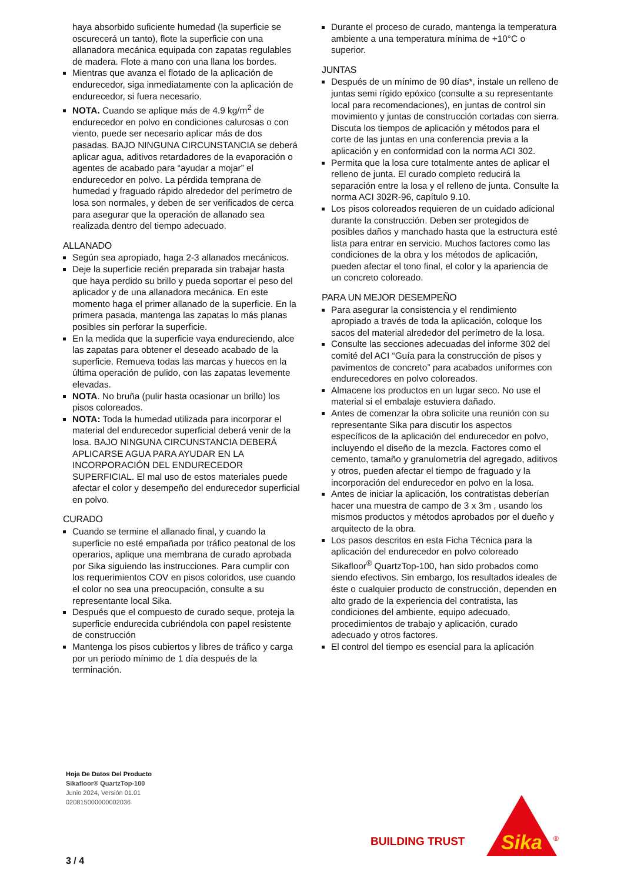haya absorbido suficiente humedad (la superficie se oscurecerá un tanto), flote la superficie con una allanadora mecánica equipada con zapatas regulables de madera. Flote a mano con una llana los bordes.
Mientras que avanza el flotado de la aplicación de endurecedor, siga inmediatamente con la aplicación de endurecedor, si fuera necesario.
NOTA. Cuando se aplique más de 4.9 kg/m<sup>2</sup> de endurecedor en polvo en condiciones calurosas o con viento, puede ser necesario aplicar más de dos pasadas. BAJO NINGUNA CIRCUNSTANCIA se deberá aplicar agua, aditivos retardadores de la evaporación o agentes de acabado para “ayudar a mojar” el endurecedor en polvo. La pérdida temprana de humedad y fraguado rápido alrededor del perímetro de losa son normales, y deben de ser verificados de cerca para asegurar que la operación de allanado sea realizada dentro del tiempo adecuado.
ALLANADO
Según sea apropiado, haga 2-3 allanados mecánicos.
Deje la superficie recién preparada sin trabajar hasta que haya perdido su brillo y pueda soportar el peso del aplicador y de una allanadora mecánica. En este momento haga el primer allanado de la superficie. En la primera pasada, mantenga las zapatas lo más planas posibles sin perforar la superficie.
En la medida que la superficie vaya endureciendo, alce las zapatas para obtener el deseado acabado de la superficie. Remueva todas las marcas y huecos en la última operación de pulido, con las zapatas levemente elevadas.
NOTA. No bruña (pulir hasta ocasionar un brillo) los pisos coloreados.
NOTA: Toda la humedad utilizada para incorporar el material del endurecedor superficial deberá venir de la losa. BAJO NINGUNA CIRCUNSTANCIA DEBERÁ APLICARSE AGUA PARA AYUDAR EN LA INCORPORACIÓN DEL ENDURECEDOR SUPERFICIAL. El mal uso de estos materiales puede afectar el color y desempeño del endurecedor superficial en polvo.
CURADO
Cuando se termine el allanado final, y cuando la superficie no esté empañada por tráfico peatonal de los operarios, aplique una membrana de curado aprobada por Sika siguiendo las instrucciones. Para cumplir con los requerimientos COV en pisos coloridos, use cuando el color no sea una preocupación, consulte a su representante local Sika.
Después que el compuesto de curado seque, proteja la superficie endurecida cubriéndola con papel resistente de construcción
Mantenga los pisos cubiertos y libres de tráfico y carga por un periodo mínimo de 1 día después de la terminación.
Durante el proceso de curado, mantenga la temperatura ambiente a una temperatura mínima de +10°C o superior.
JUNTAS
Después de un mínimo de 90 días*, instale un relleno de juntas semi rígido epóxico (consulte a su representante local para recomendaciones), en juntas de control sin movimiento y juntas de construcción cortadas con sierra. Discuta los tiempos de aplicación y métodos para el corte de las juntas en una conferencia previa a la aplicación y en conformidad con la norma ACI 302.
Permita que la losa cure totalmente antes de aplicar el relleno de junta. El curado completo reducirá la separación entre la losa y el relleno de junta. Consulte la norma ACI 302R-96, capítulo 9.10.
Los pisos coloreados requieren de un cuidado adicional durante la construcción. Deben ser protegidos de posibles daños y manchado hasta que la estructura esté lista para entrar en servicio. Muchos factores como las condiciones de la obra y los métodos de aplicación, pueden afectar el tono final, el color y la apariencia de un concreto coloreado.
PARA UN MEJOR DESEMPEÑO
Para asegurar la consistencia y el rendimiento apropiado a través de toda la aplicación, coloque los sacos del material alrededor del perímetro de la losa.
Consulte las secciones adecuadas del informe 302 del comité del ACI “Guía para la construcción de pisos y pavimentos de concreto” para acabados uniformes con endurecedores en polvo coloreados.
Almacene los productos en un lugar seco. No use el material si el embalaje estuviera dañado.
Antes de comenzar la obra solicite una reunión con su representante Sika para discutir los aspectos específicos de la aplicación del endurecedor en polvo, incluyendo el diseño de la mezcla. Factores como el cemento, tamaño y granulometría del agregado, aditivos y otros, pueden afectar el tiempo de fraguado y la incorporación del endurecedor en polvo en la losa.
Antes de iniciar la aplicación, los contratistas deberían hacer una muestra de campo de 3 x 3m , usando los mismos productos y métodos aprobados por el dueño y arquitecto de la obra.
Los pasos descritos en esta Ficha Técnica para la aplicación del endurecedor en polvo coloreado Sikafloor<sup>®</sup> QuartzTop-100, han sido probados como siendo efectivos. Sin embargo, los resultados ideales de éste o cualquier producto de construcción, dependen en alto grado de la experiencia del contratista, las condiciones del ambiente, equipo adecuado, procedimientos de trabajo y aplicación, curado adecuado y otros factores.
El control del tiempo es esencial para la aplicación
Hoja De Datos Del Producto
Sikafloor® QuartzTop-100
Junio 2024, Versión 01.01
020815000000002036
BUILDING TRUST
Sika
®
3 / 4